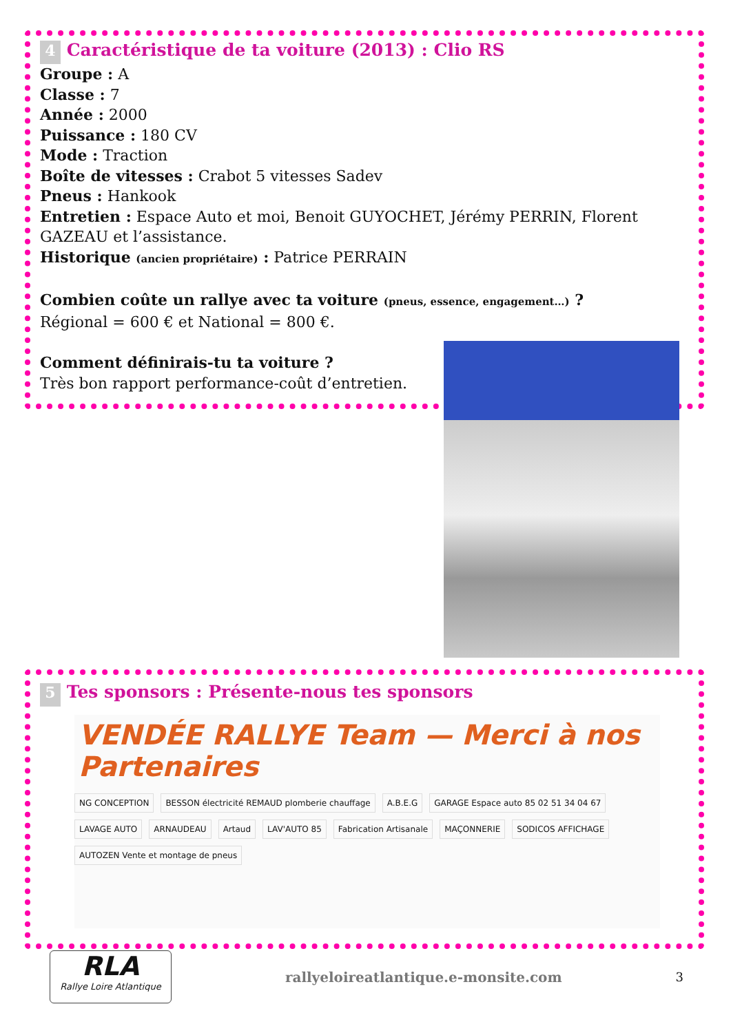4 Caractéristique de ta voiture (2013) : Clio RS
Groupe : A
Classe : 7
Année : 2000
Puissance : 180 CV
Mode : Traction
Boîte de vitesses : Crabot 5 vitesses Sadev
Pneus : Hankook
Entretien : Espace Auto et moi, Benoit GUYOCHET, Jérémy PERRIN, Florent GAZEAU et l’assistance.
Historique (ancien propriétaire) : Patrice PERRAIN
Combien coûte un rallye avec ta voiture (pneus, essence, engagement…) ?
Régional = 600 € et National = 800 €.
Comment définirais-tu ta voiture ?
Très bon rapport performance-coût d’entretien.
5 Tes sponsors : Présente-nous tes sponsors
VENDÉE RALLYE Team — Merci à nos Partenaires
NG CONCEPTION
BESSON électricité REMAUD plomberie chauffage
A.B.E.G
GARAGE Espace auto 85 02 51 34 04 67
LAVAGE AUTO
ARNAUDEAU
Artaud
LAV'AUTO 85
Fabrication Artisanale
MAÇONNERIE
SODICOS AFFICHAGE
AUTOZEN Vente et montage de pneus
RLA
Rallye Loire Atlantique
rallyeloireatlantique.e-monsite.com
3